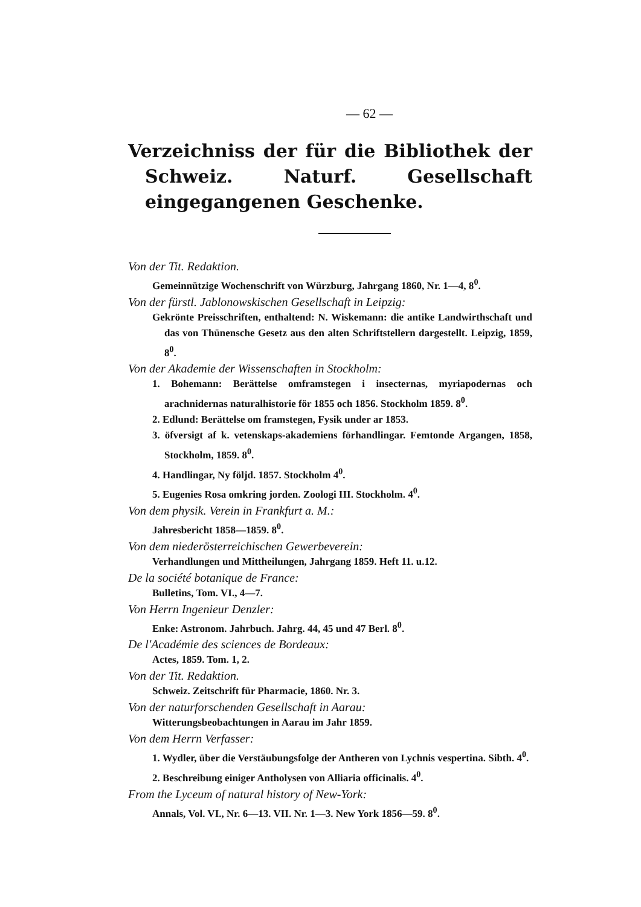— 62 —
Verzeichniss der für die Bibliothek der Schweiz. Naturf. Gesellschaft eingegangenen Geschenke.
Von der Tit. Redaktion.
Gemeinnützige Wochenschrift von Würzburg, Jahrgang 1860, Nr. 1—4, 8<sup>0</sup>.
Von der fürstl. Jablonowskischen Gesellschaft in Leipzig:
Gekrönte Preisschriften, enthaltend: N. Wiskemann: die antike Landwirthschaft und das von Thünensche Gesetz aus den alten Schriftstellern dargestellt. Leipzig, 1859, 8<sup>0</sup>.
Von der Akademie der Wissenschaften in Stockholm:
1. Bohemann: Berättelse omframstegen i insecternas, myriapodernas och arachnidernas naturalhistorie för 1855 och 1856. Stockholm 1859. 8<sup>0</sup>.
2. Edlund: Berättelse om framstegen, Fysik under ar 1853.
3. öfversigt af k. vetenskaps-akademiens förhandlingar. Femtonde Argangen, 1858, Stockholm, 1859. 8<sup>0</sup>.
4. Handlingar, Ny följd. 1857. Stockholm 4<sup>0</sup>.
5. Eugenies Rosa omkring jorden. Zoologi III. Stockholm. 4<sup>0</sup>.
Von dem physik. Verein in Frankfurt a. M.:
Jahresbericht 1858—1859. 8<sup>0</sup>.
Von dem niederösterreichischen Gewerbeverein:
Verhandlungen und Mittheilungen, Jahrgang 1859. Heft 11. u.12.
De la société botanique de France:
Bulletins, Tom. VI., 4—7.
Von Herrn Ingenieur Denzler:
Enke: Astronom. Jahrbuch. Jahrg. 44, 45 und 47 Berl. 8<sup>0</sup>.
De l'Académie des sciences de Bordeaux:
Actes, 1859. Tom. 1, 2.
Von der Tit. Redaktion.
Schweiz. Zeitschrift für Pharmacie, 1860. Nr. 3.
Von der naturforschenden Gesellschaft in Aarau:
Witterungsbeobachtungen in Aarau im Jahr 1859.
Von dem Herrn Verfasser:
1. Wydler, über die Verstäubungsfolge der Antheren von Lychnis vespertina. Sibth. 4<sup>0</sup>.
2. Beschreibung einiger Antholysen von Alliaria officinalis. 4<sup>0</sup>.
From the Lyceum of natural history of New-York:
Annals, Vol. VI., Nr. 6—13. VII. Nr. 1—3. New York 1856—59. 8<sup>0</sup>.